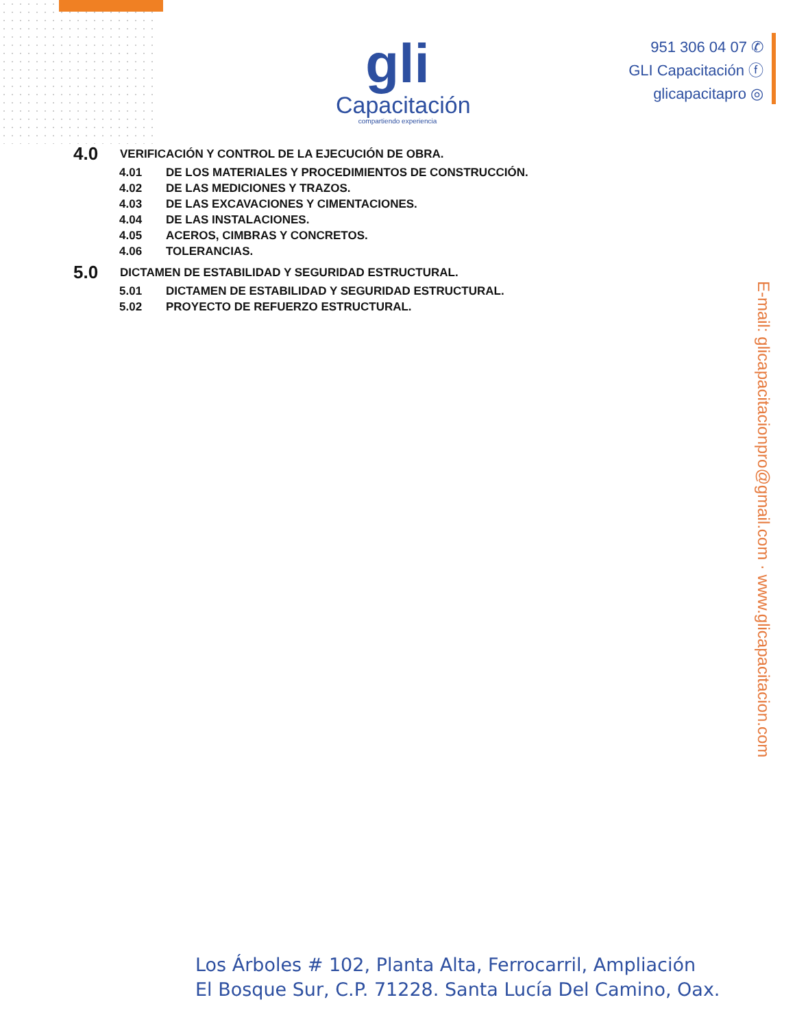gli
Capacitación
compartiendo experiencia
951 306 04 07 ✆
GLI Capacitación ⓕ
glicapacitapro ◎
4.0 VERIFICACIÓN Y CONTROL DE LA EJECUCIÓN DE OBRA.
4.01 DE LOS MATERIALES Y PROCEDIMIENTOS DE CONSTRUCCIÓN.
4.02 DE LAS MEDICIONES Y TRAZOS.
4.03 DE LAS EXCAVACIONES Y CIMENTACIONES.
4.04 DE LAS INSTALACIONES.
4.05 ACEROS, CIMBRAS Y CONCRETOS.
4.06 TOLERANCIAS.
5.0 DICTAMEN DE ESTABILIDAD Y SEGURIDAD ESTRUCTURAL.
5.01 DICTAMEN DE ESTABILIDAD Y SEGURIDAD ESTRUCTURAL.
5.02 PROYECTO DE REFUERZO ESTRUCTURAL.
E-mail: glicapacitacionpro@gmail.com · www.glicapacitacion.com
Los Árboles # 102, Planta Alta, Ferrocarril, Ampliación
El Bosque Sur, C.P. 71228. Santa Lucía Del Camino, Oax.